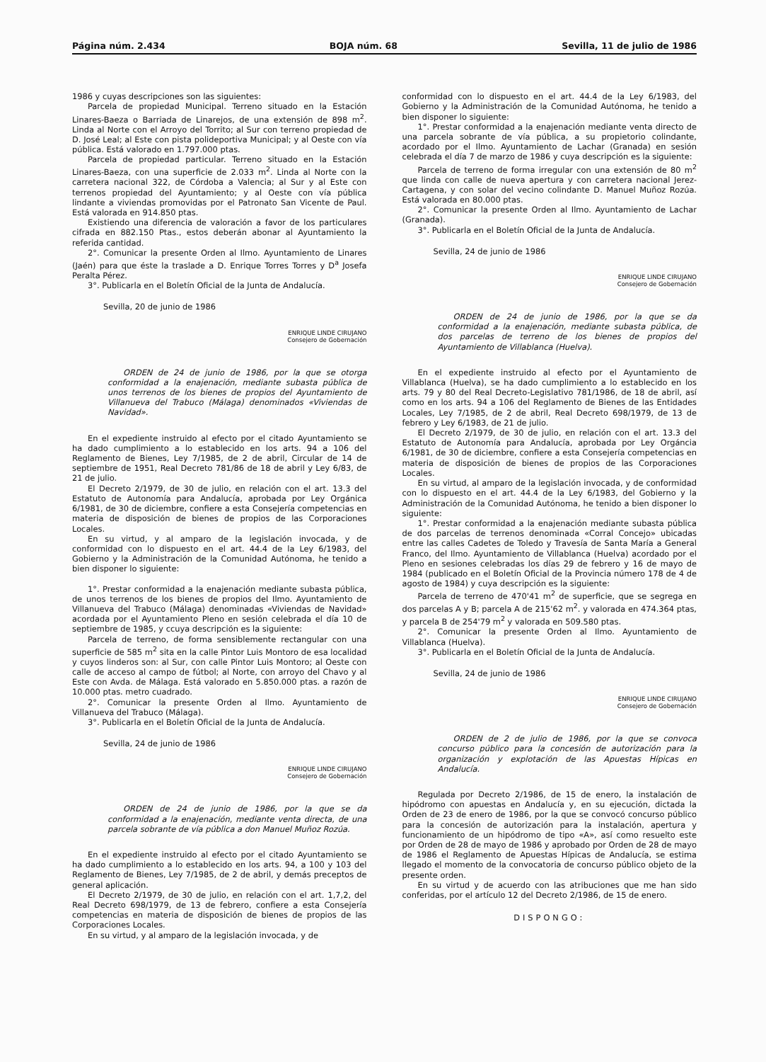Página núm. 2.434 BOJA núm. 68 Sevilla, 11 de julio de 1986
1986 y cuyas descripciones son las siguientes:
Parcela de propiedad Municipal. Terreno situado en la Estación Linares-Baeza o Barriada de Linarejos, de una extensión de 898 m<sup>2</sup>. Linda al Norte con el Arroyo del Torrito; al Sur con terreno propiedad de D. José Leal; al Este con pista polideportiva Municipal; y al Oeste con vía pública. Está valorado en 1.797.000 ptas.
Parcela de propiedad particular. Terreno situado en la Estación Linares-Baeza, con una superficie de 2.033 m<sup>2</sup>. Linda al Norte con la carretera nacional 322, de Córdoba a Valencia; al Sur y al Este con terrenos propiedad del Ayuntamiento; y al Oeste con vía pública lindante a viviendas promovidas por el Patronato San Vicente de Paul. Está valorada en 914.850 ptas.
Existiendo una diferencia de valoración a favor de los particulares cifrada en 882.150 Ptas., estos deberán abonar al Ayuntamiento la referida cantidad.
2°. Comunicar la presente Orden al Ilmo. Ayuntamiento de Linares (Jaén) para que éste la traslade a D. Enrique Torres Torres y D<sup>a</sup> Josefa Peralta Pérez.
3°. Publicarla en el Boletín Oficial de la Junta de Andalucía.
Sevilla, 20 de junio de 1986
ENRIQUE LINDE CIRUJANO
Consejero de Gobernación
ORDEN de 24 de junio de 1986, por la que se otorga conformidad a la enajenación, mediante subasta pública de unos terrenos de los bienes de propios del Ayuntamiento de Villanueva del Trabuco (Málaga) denominados «Viviendas de Navidad».
En el expediente instruido al efecto por el citado Ayuntamiento se ha dado cumplimiento a lo establecido en los arts. 94 a 106 del Reglamento de Bienes, Ley 7/1985, de 2 de abril, Circular de 14 de septiembre de 1951, Real Decreto 781/86 de 18 de abril y Ley 6/83, de 21 de julio.
El Decreto 2/1979, de 30 de julio, en relación con el art. 13.3 del Estatuto de Autonomía para Andalucía, aprobada por Ley Orgánica 6/1981, de 30 de diciembre, confiere a esta Consejería competencias en materia de disposición de bienes de propios de las Corporaciones Locales.
En su virtud, y al amparo de la legislación invocada, y de conformidad con lo dispuesto en el art. 44.4 de la Ley 6/1983, del Gobierno y la Administración de la Comunidad Autónoma, he tenido a bien disponer lo siguiente:
1°. Prestar conformidad a la enajenación mediante subasta pública, de unos terrenos de los bienes de propios del Ilmo. Ayuntamiento de Villanueva del Trabuco (Málaga) denominadas «Viviendas de Navidad» acordada por el Ayuntamiento Pleno en sesión celebrada el día 10 de septiembre de 1985, y ccuya descripción es la siguiente:
Parcela de terreno, de forma sensiblemente rectangular con una superficie de 585 m<sup>2</sup> sita en la calle Pintor Luis Montoro de esa localidad y cuyos linderos son: al Sur, con calle Pintor Luis Montoro; al Oeste con calle de acceso al campo de fútbol; al Norte, con arroyo del Chavo y al Este con Avda. de Málaga. Está valorado en 5.850.000 ptas. a razón de 10.000 ptas. metro cuadrado.
2°. Comunicar la presente Orden al Ilmo. Ayuntamiento de Villanueva del Trabuco (Málaga).
3°. Publicarla en el Boletín Oficial de la Junta de Andalucía.
Sevilla, 24 de junio de 1986
ENRIQUE LINDE CIRUJANO
Consejero de Gobernación
ORDEN de 24 de junio de 1986, por la que se da conformidad a la enajenación, mediante venta directa, de una parcela sobrante de vía pública a don Manuel Muñoz Rozúa.
En el expediente instruido al efecto por el citado Ayuntamiento se ha dado cumplimiento a lo establecido en los arts. 94, a 100 y 103 del Reglamento de Bienes, Ley 7/1985, de 2 de abril, y demás preceptos de general aplicación.
El Decreto 2/1979, de 30 de julio, en relación con el art. 1,7,2, del Real Decreto 698/1979, de 13 de febrero, confiere a esta Consejería competencias en materia de disposición de bienes de propios de las Corporaciones Locales.
En su virtud, y al amparo de la legislación invocada, y de
conformidad con lo dispuesto en el art. 44.4 de la Ley 6/1983, del Gobierno y la Administración de la Comunidad Autónoma, he tenido a bien disponer lo siguiente:
1°. Prestar conformidad a la enajenación mediante venta directo de una parcela sobrante de vía pública, a su propietorio colindante, acordado por el Ilmo. Ayuntamiento de Lachar (Granada) en sesión celebrada el día 7 de marzo de 1986 y cuya descripción es la siguiente:
Parcela de terreno de forma irregular con una extensión de 80 m<sup>2</sup> que linda con calle de nueva apertura y con carretera nacional Jerez-Cartagena, y con solar del vecino colindante D. Manuel Muñoz Rozúa. Está valorada en 80.000 ptas.
2°. Comunicar la presente Orden al Ilmo. Ayuntamiento de Lachar (Granada).
3°. Publicarla en el Boletín Oficial de la Junta de Andalucía.
Sevilla, 24 de junio de 1986
ENRIQUE LINDE CIRUJANO
Consejero de Gobernación
ORDEN de 24 de junio de 1986, por la que se da conformidad a la enajenación, mediante subasta pública, de dos parcelas de terreno de los bienes de propios del Ayuntamiento de Villablanca (Huelva).
En el expediente instruido al efecto por el Ayuntamiento de Villablanca (Huelva), se ha dado cumplimiento a lo establecido en los arts. 79 y 80 del Real Decreto-Legislativo 781/1986, de 18 de abril, así como en los arts. 94 a 106 del Reglamento de Bienes de las Entidades Locales, Ley 7/1985, de 2 de abril, Real Decreto 698/1979, de 13 de febrero y Ley 6/1983, de 21 de julio.
El Decreto 2/1979, de 30 de julio, en relación con el art. 13.3 del Estatuto de Autonomía para Andalucía, aprobada por Ley Orgáncia 6/1981, de 30 de diciembre, confiere a esta Consejería competencias en materia de disposición de bienes de propios de las Corporaciones Locales.
En su virtud, al amparo de la legislación invocada, y de conformidad con lo dispuesto en el art. 44.4 de la Ley 6/1983, del Gobierno y la Administración de la Comunidad Autónoma, he tenido a bien disponer lo siguiente:
1°. Prestar conformidad a la enajenación mediante subasta pública de dos parcelas de terrenos denominada «Corral Concejo» ubicadas entre las calles Cadetes de Toledo y Travesía de Santa María a General Franco, del Ilmo. Ayuntamiento de Villablanca (Huelva) acordado por el Pleno en sesiones celebradas los días 29 de febrero y 16 de mayo de 1984 (publicado en el Boletín Oficial de la Provincia número 178 de 4 de agosto de 1984) y cuya descripción es la siguiente:
Parcela de terreno de 470'41 m<sup>2</sup> de superficie, que se segrega en dos parcelas A y B; parcela A de 215'62 m<sup>2</sup>. y valorada en 474.364 ptas, y parcela B de 254'79 m<sup>2</sup> y valorada en 509.580 ptas.
2°. Comunicar la presente Orden al Ilmo. Ayuntamiento de Villablanca (Huelva).
3°. Publicarla en el Boletín Oficial de la Junta de Andalucía.
Sevilla, 24 de junio de 1986
ENRIQUE LINDE CIRUJANO
Consejero de Gobernación
ORDEN de 2 de julio de 1986, por la que se convoca concurso público para la concesión de autorización para la organización y explotación de las Apuestas Hípicas en Andalucía.
Regulada por Decreto 2/1986, de 15 de enero, la instalación de hipódromo con apuestas en Andalucía y, en su ejecución, dictada la Orden de 23 de enero de 1986, por la que se convocó concurso público para la concesión de autorización para la instalación, apertura y funcionamiento de un hipódromo de tipo «A», así como resuelto este por Orden de 28 de mayo de 1986 y aprobado por Orden de 28 de mayo de 1986 el Reglamento de Apuestas Hípicas de Andalucía, se estima llegado el momento de la convocatoria de concurso público objeto de la presente orden.
En su virtud y de acuerdo con las atribuciones que me han sido conferidas, por el artículo 12 del Decreto 2/1986, de 15 de enero.
DISPONGO: